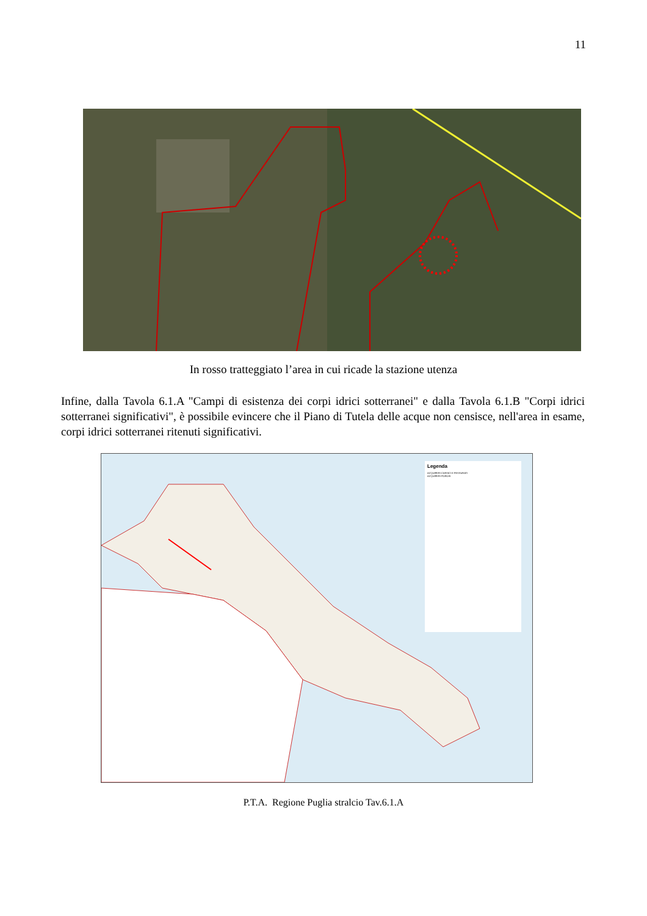11
In rosso tratteggiato l’area in cui ricade la stazione utenza
Infine, dalla Tavola 6.1.A "Campi di esistenza dei corpi idrici sotterranei" e dalla Tavola 6.1.B "Corpi idrici sotterranei significativi", è possibile evincere che il Piano di Tutela delle acque non censisce, nell'area in esame, corpi idrici sotterranei ritenuti significativi.
Legenda
ACQUIFERI CARSICI E FESSURATI
ACQUIFERI POROSI
P.T.A. Regione Puglia stralcio Tav.6.1.A